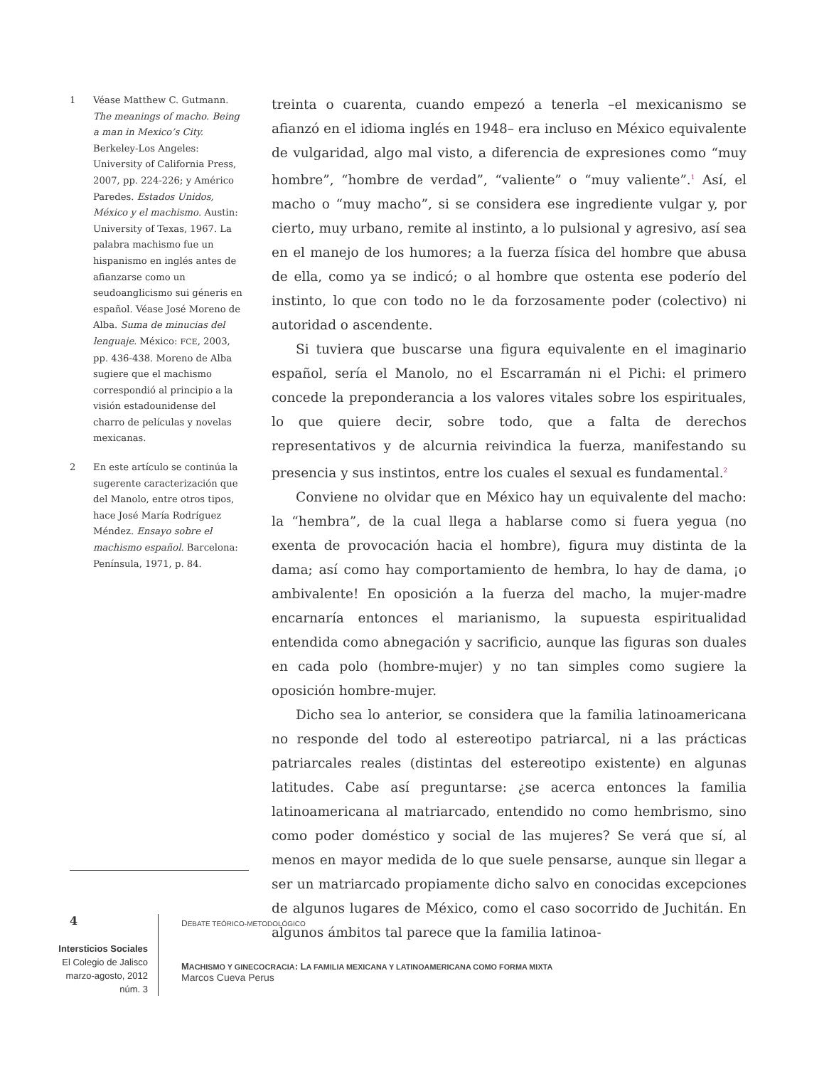1 Véase Matthew C. Gutmann. The meanings of macho. Being a man in Mexico’s City. Berkeley-Los Angeles: University of California Press, 2007, pp. 224-226; y Américo Paredes. Estados Unidos, México y el machismo. Austin: University of Texas, 1967. La palabra machismo fue un hispanismo en inglés antes de afianzarse como un seudoanglicismo sui géneris en español. Véase José Moreno de Alba. Suma de minucias del lenguaje. México: FCE, 2003, pp. 436-438. Moreno de Alba sugiere que el machismo correspondió al principio a la visión estadounidense del charro de películas y novelas mexicanas.
2 En este artículo se continúa la sugerente caracterización que del Manolo, entre otros tipos, hace José María Rodríguez Méndez. Ensayo sobre el machismo español. Barcelona: Península, 1971, p. 84.
treinta o cuarenta, cuando empezó a tenerla –el mexicanismo se afianzó en el idioma inglés en 1948– era incluso en México equivalente de vulgaridad, algo mal visto, a diferencia de expresiones como “muy hombre”, “hombre de verdad”, “valiente” o “muy valiente”.<sup>1</sup> Así, el macho o “muy macho”, si se considera ese ingrediente vulgar y, por cierto, muy urbano, remite al instinto, a lo pulsional y agresivo, así sea en el manejo de los humores; a la fuerza física del hombre que abusa de ella, como ya se indicó; o al hombre que ostenta ese poderío del instinto, lo que con todo no le da forzosamente poder (colectivo) ni autoridad o ascendente.
Si tuviera que buscarse una figura equivalente en el imaginario español, sería el Manolo, no el Escarramán ni el Pichi: el primero concede la preponderancia a los valores vitales sobre los espirituales, lo que quiere decir, sobre todo, que a falta de derechos representativos y de alcurnia reivindica la fuerza, manifestando su presencia y sus instintos, entre los cuales el sexual es fundamental.<sup>2</sup>
Conviene no olvidar que en México hay un equivalente del macho: la “hembra”, de la cual llega a hablarse como si fuera yegua (no exenta de provocación hacia el hombre), figura muy distinta de la dama; así como hay comportamiento de hembra, lo hay de dama, ¡o ambivalente! En oposición a la fuerza del macho, la mujer-madre encarnaría entonces el marianismo, la supuesta espiritualidad entendida como abnegación y sacrificio, aunque las figuras son duales en cada polo (hombre-mujer) y no tan simples como sugiere la oposición hombre-mujer.
Dicho sea lo anterior, se considera que la familia latinoamericana no responde del todo al estereotipo patriarcal, ni a las prácticas patriarcales reales (distintas del estereotipo existente) en algunas latitudes. Cabe así preguntarse: ¿se acerca entonces la familia latinoamericana al matriarcado, entendido no como hembrismo, sino como poder doméstico y social de las mujeres? Se verá que sí, al menos en mayor medida de lo que suele pensarse, aunque sin llegar a ser un matriarcado propiamente dicho salvo en conocidas excepciones de algunos lugares de México, como el caso socorrido de Juchitán. En algunos ámbitos tal parece que la familia latinoa-
4
Intersticios Sociales
El Colegio de Jalisco
marzo-agosto, 2012
núm. 3
DEBATE TEÓRICO-METODOLÓGICO
MACHISMO Y GINECOCRACIA: LA FAMILIA MEXICANA Y LATINOAMERICANA COMO FORMA MIXTA
Marcos Cueva Perus